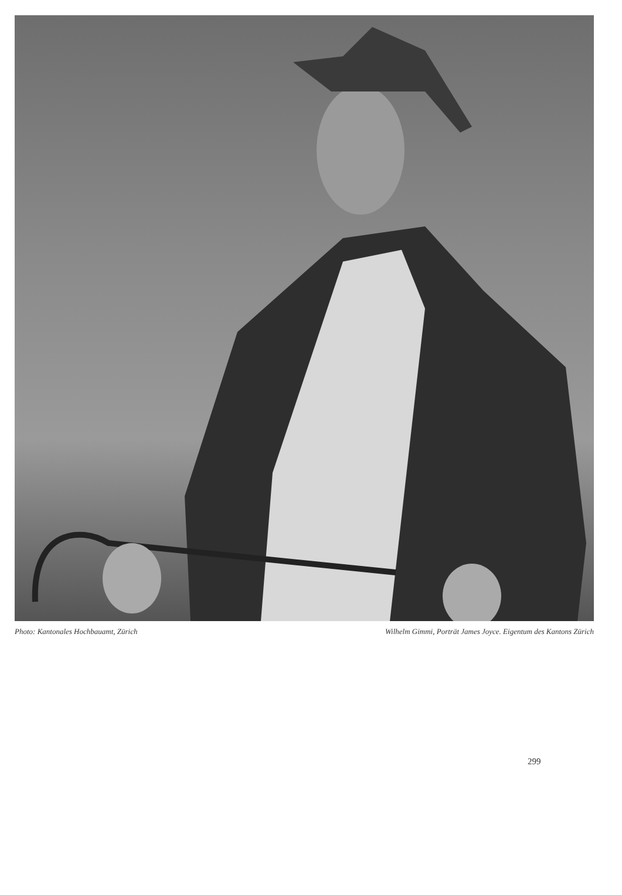Photo: Kantonales Hochbauamt, Zürich Wilhelm Gimmi, Porträt James Joyce. Eigentum des Kantons Zürich
299